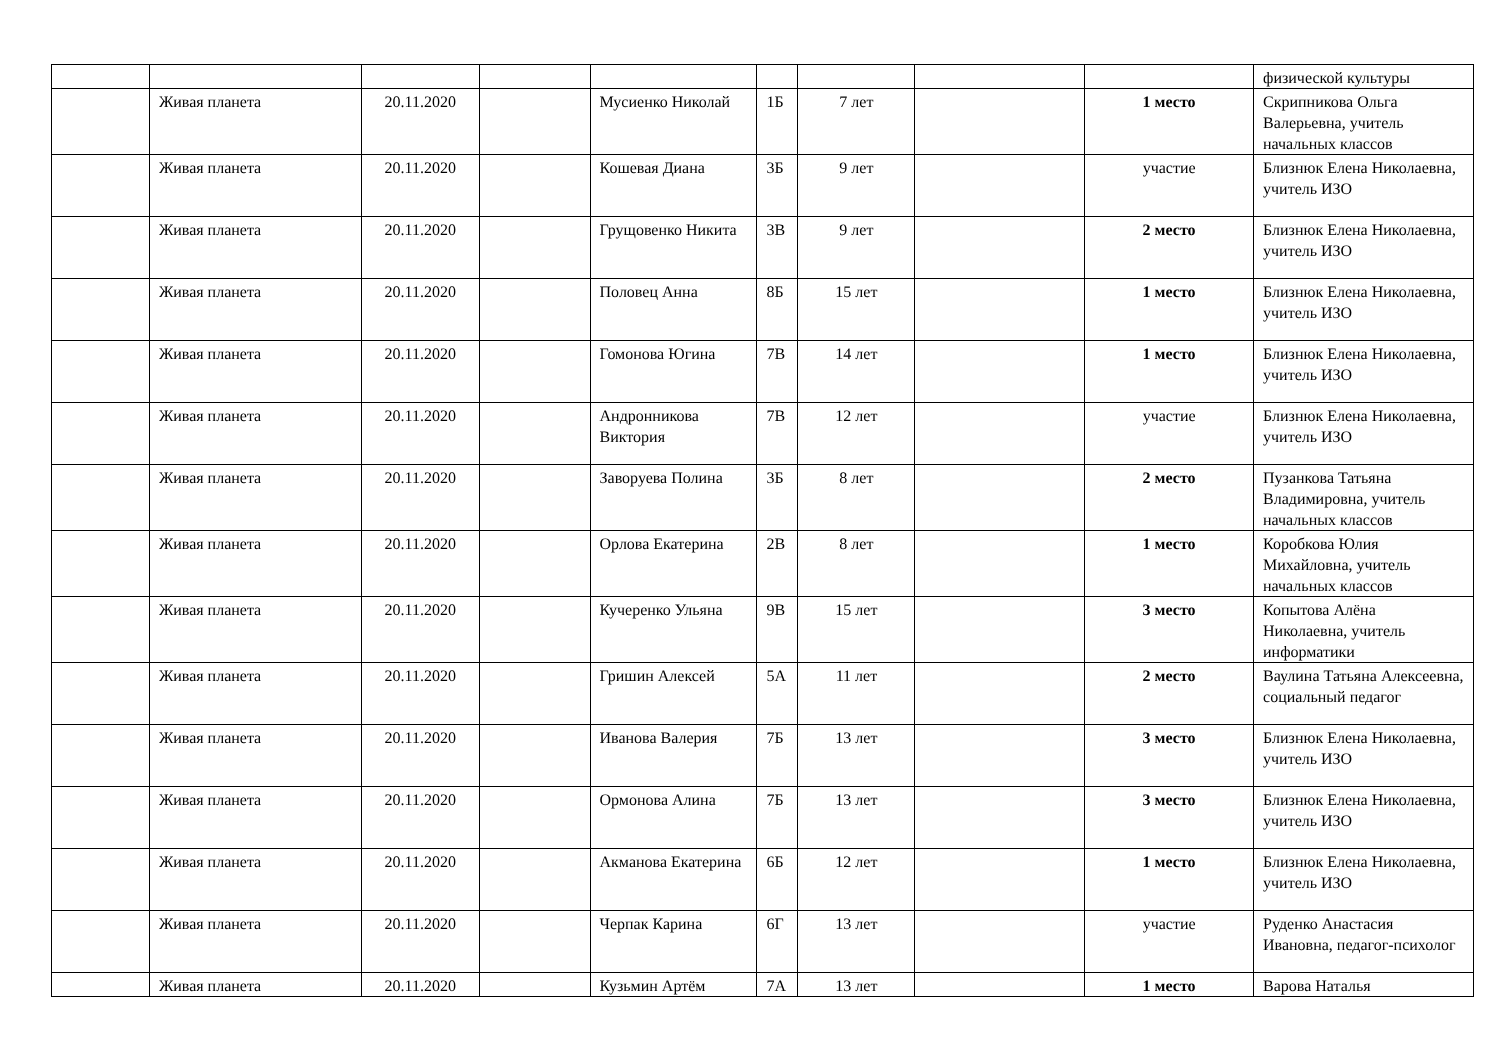| | | | | | | | | | физической культуры |
| | Живая планета | 20.11.2020 | | Мусиенко Николай | 1Б | 7 лет | | 1 место | Скрипникова Ольга Валерьевна, учитель начальных классов |
| | Живая планета | 20.11.2020 | | Кошевая Диана | 3Б | 9 лет | | участие | Близнюк Елена Николаевна, учитель ИЗО |
| | Живая планета | 20.11.2020 | | Грущовенко Никита | 3В | 9 лет | | 2 место | Близнюк Елена Николаевна, учитель ИЗО |
| | Живая планета | 20.11.2020 | | Половец Анна | 8Б | 15 лет | | 1 место | Близнюк Елена Николаевна, учитель ИЗО |
| | Живая планета | 20.11.2020 | | Гомонова Югина | 7В | 14 лет | | 1 место | Близнюк Елена Николаевна, учитель ИЗО |
| | Живая планета | 20.11.2020 | | Андронникова Виктория | 7В | 12 лет | | участие | Близнюк Елена Николаевна, учитель ИЗО |
| | Живая планета | 20.11.2020 | | Заворуева Полина | 3Б | 8 лет | | 2 место | Пузанкова Татьяна Владимировна, учитель начальных классов |
| | Живая планета | 20.11.2020 | | Орлова Екатерина | 2В | 8 лет | | 1 место | Коробкова Юлия Михайловна, учитель начальных классов |
| | Живая планета | 20.11.2020 | | Кучеренко Ульяна | 9В | 15 лет | | 3 место | Копытова Алёна Николаевна, учитель информатики |
| | Живая планета | 20.11.2020 | | Гришин Алексей | 5А | 11 лет | | 2 место | Ваулина Татьяна Алексеевна, социальный педагог |
| | Живая планета | 20.11.2020 | | Иванова Валерия | 7Б | 13 лет | | 3 место | Близнюк Елена Николаевна, учитель ИЗО |
| | Живая планета | 20.11.2020 | | Ормонова Алина | 7Б | 13 лет | | 3 место | Близнюк Елена Николаевна, учитель ИЗО |
| | Живая планета | 20.11.2020 | | Акманова Екатерина | 6Б | 12 лет | | 1 место | Близнюк Елена Николаевна, учитель ИЗО |
| | Живая планета | 20.11.2020 | | Черпак Карина | 6Г | 13 лет | | участие | Руденко Анастасия Ивановна, педагог-психолог |
| | Живая планета | 20.11.2020 | | Кузьмин Артём | 7А | 13 лет | | 1 место | Варова Наталья |